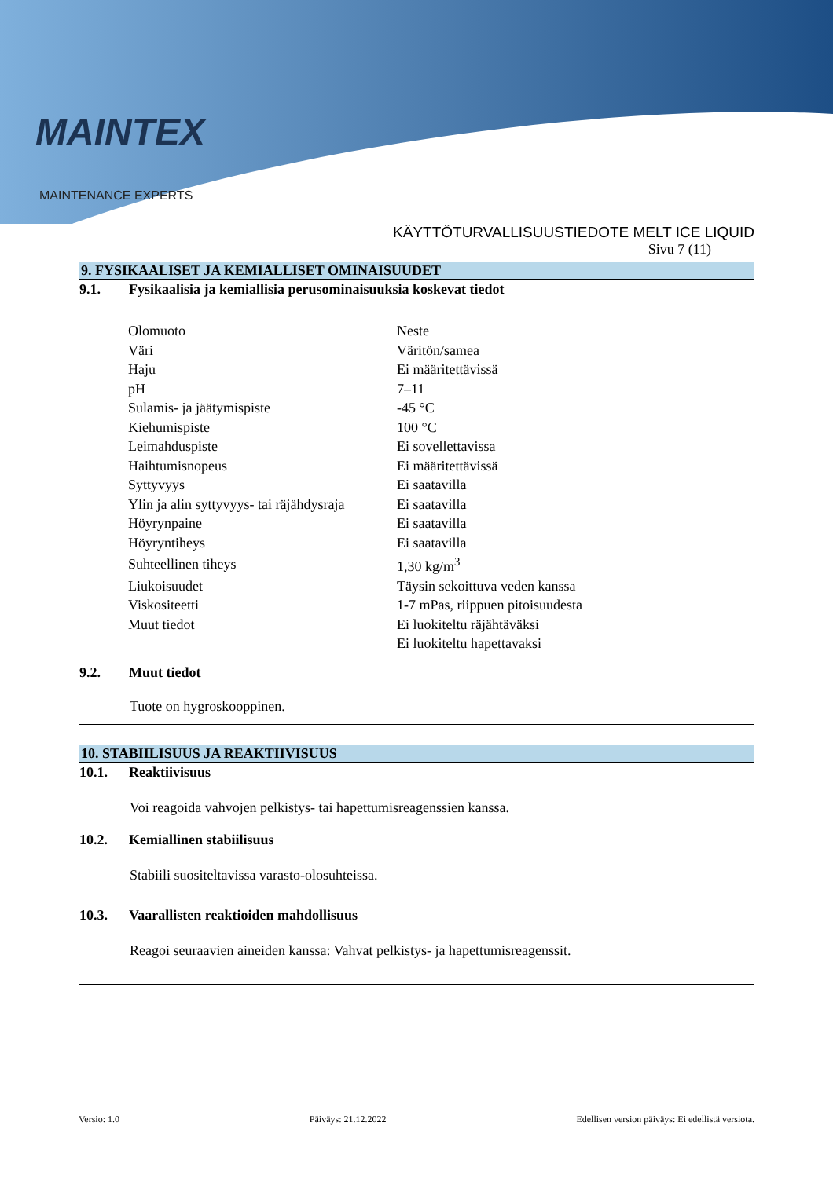MAINTEX
MAINTENANCE EXPERTS
KÄYTTÖTURVALLISUUSTIEDOTE MELT ICE LIQUID
Sivu 7 (11)
9. FYSIKAALISET JA KEMIALLISET OMINAISUUDET
9.1. Fysikaalisia ja kemiallisia perusominaisuuksia koskevat tiedot
| Olomuoto | Neste |
| Väri | Väritön/samea |
| Haju | Ei määritettävissä |
| pH | 7–11 |
| Sulamis- ja jäätymispiste | -45 °C |
| Kiehumispiste | 100 °C |
| Leimahduspiste | Ei sovellettavissa |
| Haihtumisnopeus | Ei määritettävissä |
| Syttyvyys | Ei saatavilla |
| Ylin ja alin syttyvyys- tai räjähdysraja | Ei saatavilla |
| Höyrynpaine | Ei saatavilla |
| Höyryntiheys | Ei saatavilla |
| Suhteellinen tiheys | 1,30 kg/m<sup>3</sup> |
| Liukoisuudet | Täysin sekoittuva veden kanssa |
| Viskositeetti | 1-7 mPas, riippuen pitoisuudesta |
| Muut tiedot | Ei luokiteltu räjähtäväksi |
| | Ei luokiteltu hapettavaksi |
9.2. Muut tiedot
Tuote on hygroskooppinen.
10. STABIILISUUS JA REAKTIIVISUUS
10.1. Reaktiivisuus
Voi reagoida vahvojen pelkistys- tai hapettumisreagenssien kanssa.
10.2. Kemiallinen stabiilisuus
Stabiili suositeltavissa varasto-olosuhteissa.
10.3. Vaarallisten reaktioiden mahdollisuus
Reagoi seuraavien aineiden kanssa: Vahvat pelkistys- ja hapettumisreagenssit.
Versio: 1.0 Päiväys: 21.12.2022 Edellisen version päiväys: Ei edellistä versiota.